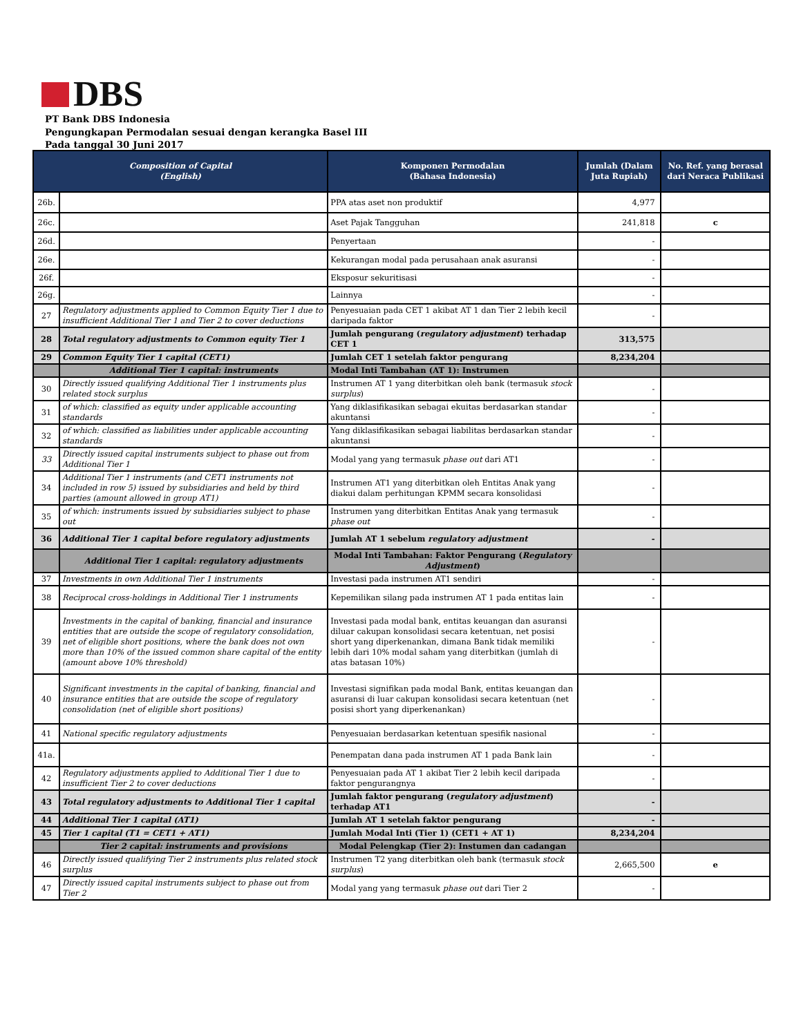DBS
PT Bank DBS Indonesia
Pengungkapan Permodalan sesuai dengan kerangka Basel III
Pada tanggal 30 Juni 2017
| Composition of Capital (English) | | Komponen Permodalan (Bahasa Indonesia) | Jumlah (Dalam Juta Rupiah) | No. Ref. yang berasal dari Neraca Publikasi |
| --- | --- | --- | --- | --- |
| 26b. | | PPA atas aset non produktif | 4,977 | |
| 26c. | | Aset Pajak Tangguhan | 241,818 | c |
| 26d. | | Penyertaan | - | |
| 26e. | | Kekurangan modal pada perusahaan anak asuransi | - | |
| 26f. | | Eksposur sekuritisasi | - | |
| 26g. | | Lainnya | - | |
| 27 | Regulatory adjustments applied to Common Equity Tier 1 due to insufficient Additional Tier 1 and Tier 2 to cover deductions | Penyesuaian pada CET 1 akibat AT 1 dan Tier 2 lebih kecil daripada faktor | - | |
| 28 | Total regulatory adjustments to Common equity Tier 1 | Jumlah pengurang ( regulatory adjustment ) terhadap CET 1 | 313,575 | |
| 29 | Common Equity Tier 1 capital (CET1) | Jumlah CET 1 setelah faktor pengurang | 8,234,204 | |
| | Additional Tier 1 capital: instruments | Modal Inti Tambahan (AT 1): Instrumen | | |
| 30 | Directly issued qualifying Additional Tier 1 instruments plus related stock surplus | Instrumen AT 1 yang diterbitkan oleh bank (termasuk stock surplus ) | - | |
| 31 | of which: classified as equity under applicable accounting standards | Yang diklasifikasikan sebagai ekuitas berdasarkan standar akuntansi | - | |
| 32 | of which: classified as liabilities under applicable accounting standards | Yang diklasifikasikan sebagai liabilitas berdasarkan standar akuntansi | - | |
| 33 | Directly issued capital instruments subject to phase out from Additional Tier 1 | Modal yang yang termasuk phase out dari AT1 | - | |
| 34 | Additional Tier 1 instruments (and CET1 instruments not included in row 5) issued by subsidiaries and held by third parties (amount allowed in group AT1) | Instrumen AT1 yang diterbitkan oleh Entitas Anak yang diakui dalam perhitungan KPMM secara konsolidasi | - | |
| 35 | of which: instruments issued by subsidiaries subject to phase out | Instrumen yang diterbitkan Entitas Anak yang termasuk phase out | - | |
| 36 | Additional Tier 1 capital before regulatory adjustments | Jumlah AT 1 sebelum regulatory adjustment | - | |
| | Additional Tier 1 capital: regulatory adjustments | Modal Inti Tambahan: Faktor Pengurang ( Regulatory Adjustment ) | | |
| 37 | Investments in own Additional Tier 1 instruments | Investasi pada instrumen AT1 sendiri | - | |
| 38 | Reciprocal cross-holdings in Additional Tier 1 instruments | Kepemilikan silang pada instrumen AT 1 pada entitas lain | - | |
| 39 | Investments in the capital of banking, financial and insurance entities that are outside the scope of regulatory consolidation, net of eligible short positions, where the bank does not own more than 10% of the issued common share capital of the entity (amount above 10% threshold) | Investasi pada modal bank, entitas keuangan dan asuransi diluar cakupan konsolidasi secara ketentuan, net posisi short yang diperkenankan, dimana Bank tidak memiliki lebih dari 10% modal saham yang diterbitkan (jumlah di atas batasan 10%) | - | |
| 40 | Significant investments in the capital of banking, financial and insurance entities that are outside the scope of regulatory consolidation (net of eligible short positions) | Investasi signifikan pada modal Bank, entitas keuangan dan asuransi di luar cakupan konsolidasi secara ketentuan (net posisi short yang diperkenankan) | - | |
| 41 | National specific regulatory adjustments | Penyesuaian berdasarkan ketentuan spesifik nasional | - | |
| 41a. | | Penempatan dana pada instrumen AT 1 pada Bank lain | - | |
| 42 | Regulatory adjustments applied to Additional Tier 1 due to insufficient Tier 2 to cover deductions | Penyesuaian pada AT 1 akibat Tier 2 lebih kecil daripada faktor pengurangnya | - | |
| 43 | Total regulatory adjustments to Additional Tier 1 capital | Jumlah faktor pengurang ( regulatory adjustment ) terhadap AT1 | - | |
| 44 | Additional Tier 1 capital (AT1) | Jumlah AT 1 setelah faktor pengurang | - | |
| 45 | Tier 1 capital (T1 = CET1 + AT1) | Jumlah Modal Inti (Tier 1) (CET1 + AT 1) | 8,234,204 | |
| | Tier 2 capital: instruments and provisions | Modal Pelengkap (Tier 2): Instumen dan cadangan | | |
| 46 | Directly issued qualifying Tier 2 instruments plus related stock surplus | Instrumen T2 yang diterbitkan oleh bank (termasuk stock surplus ) | 2,665,500 | e |
| 47 | Directly issued capital instruments subject to phase out from Tier 2 | Modal yang yang termasuk phase out dari Tier 2 | - | |